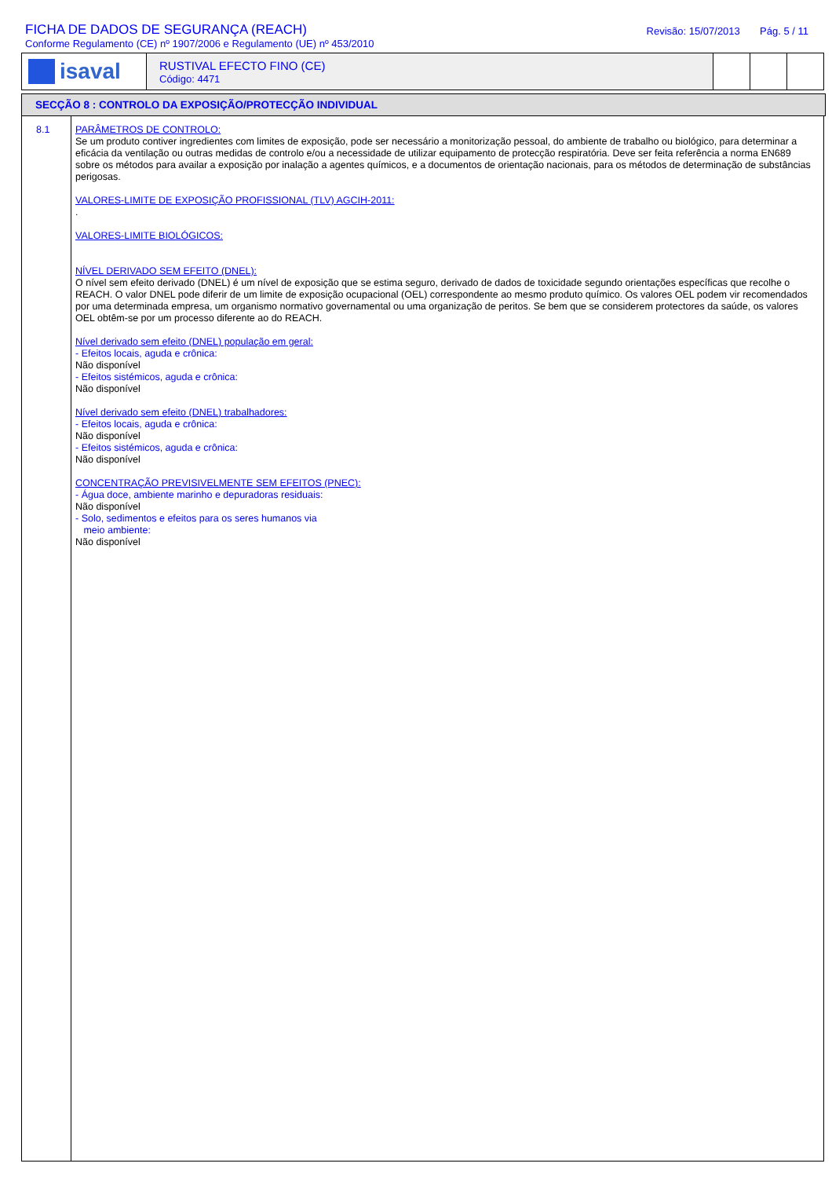FICHA DE DADOS DE SEGURANÇA (REACH)
Conforme Regulamento (CE) nº 1907/2006 e Regulamento (UE) nº 453/2010
Revisão: 15/07/2013 Pág. 5 / 11
isaval
RUSTIVAL EFECTO FINO (CE)
Código: 4471
SECÇÃO 8 : CONTROLO DA EXPOSIÇÃO/PROTECÇÃO INDIVIDUAL
8.1
PARÂMETROS DE CONTROLO:
Se um produto contiver ingredientes com limites de exposição, pode ser necessário a monitorização pessoal, do ambiente de trabalho ou biológico, para determinar a eficácia da ventilação ou outras medidas de controlo e/ou a necessidade de utilizar equipamento de protecção respiratória. Deve ser feita referência a norma EN689 sobre os métodos para availar a exposição por inalação a agentes químicos, e a documentos de orientação nacionais, para os métodos de determinação de substâncias perigosas.
VALORES-LIMITE DE EXPOSIÇÃO PROFISSIONAL (TLV) AGCIH-2011:
.
VALORES-LIMITE BIOLÓGICOS:
NÍVEL DERIVADO SEM EFEITO (DNEL):
O nível sem efeito derivado (DNEL) é um nível de exposição que se estima seguro, derivado de dados de toxicidade segundo orientações específicas que recolhe o REACH. O valor DNEL pode diferir de um limite de exposição ocupacional (OEL) correspondente ao mesmo produto químico. Os valores OEL podem vir recomendados por uma determinada empresa, um organismo normativo governamental ou uma organização de peritos. Se bem que se considerem protectores da saúde, os valores OEL obtêm-se por um processo diferente ao do REACH.
Nível derivado sem efeito (DNEL) população em geral:
- Efeitos locais, aguda e crônica:
Não disponível
- Efeitos sistémicos, aguda e crônica:
Não disponível
Nível derivado sem efeito (DNEL) trabalhadores:
- Efeitos locais, aguda e crônica:
Não disponível
- Efeitos sistémicos, aguda e crônica:
Não disponível
CONCENTRAÇÃO PREVISIVELMENTE SEM EFEITOS (PNEC):
- Água doce, ambiente marinho e depuradoras residuais:
Não disponível
- Solo, sedimentos e efeitos para os seres humanos via
meio ambiente:
Não disponível